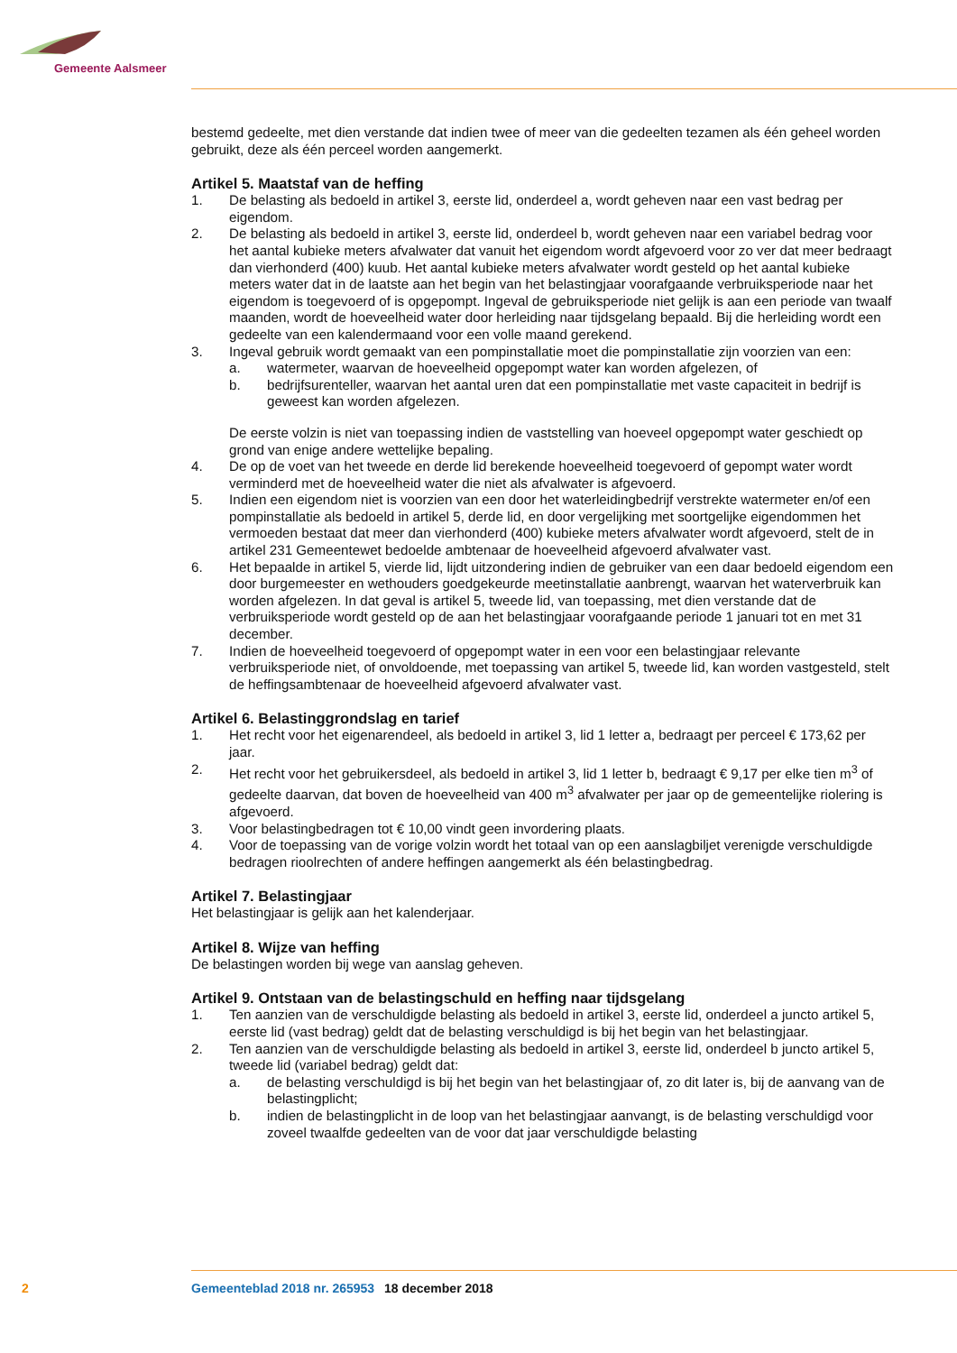Gemeente Aalsmeer
bestemd gedeelte, met dien verstande dat indien twee of meer van die gedeelten tezamen als één geheel worden gebruikt, deze als één perceel worden aangemerkt.
Artikel 5. Maatstaf van de heffing
1. De belasting als bedoeld in artikel 3, eerste lid, onderdeel a, wordt geheven naar een vast bedrag per eigendom.
2. De belasting als bedoeld in artikel 3, eerste lid, onderdeel b, wordt geheven naar een variabel bedrag voor het aantal kubieke meters afvalwater dat vanuit het eigendom wordt afgevoerd voor zo ver dat meer bedraagt dan vierhonderd (400) kuub. Het aantal kubieke meters afvalwater wordt gesteld op het aantal kubieke meters water dat in de laatste aan het begin van het belastingjaar voorafgaande verbruiksperiode naar het eigendom is toegevoerd of is opgepompt. Ingeval de gebruiksperiode niet gelijk is aan een periode van twaalf maanden, wordt de hoeveelheid water door herleiding naar tijdsgelang bepaald. Bij die herleiding wordt een gedeelte van een kalendermaand voor een volle maand gerekend.
3. Ingeval gebruik wordt gemaakt van een pompinstallatie moet die pompinstallatie zijn voorzien van een:
a. watermeter, waarvan de hoeveelheid opgepompt water kan worden afgelezen, of
b. bedrijfsurenteller, waarvan het aantal uren dat een pompinstallatie met vaste capaciteit in bedrijf is geweest kan worden afgelezen.
De eerste volzin is niet van toepassing indien de vaststelling van hoeveel opgepompt water geschiedt op grond van enige andere wettelijke bepaling.
4. De op de voet van het tweede en derde lid berekende hoeveelheid toegevoerd of gepompt water wordt verminderd met de hoeveelheid water die niet als afvalwater is afgevoerd.
5. Indien een eigendom niet is voorzien van een door het waterleidingbedrijf verstrekte watermeter en/of een pompinstallatie als bedoeld in artikel 5, derde lid, en door vergelijking met soortgelijke eigendommen het vermoeden bestaat dat meer dan vierhonderd (400) kubieke meters afvalwater wordt afgevoerd, stelt de in artikel 231 Gemeentewet bedoelde ambtenaar de hoeveelheid afgevoerd afvalwater vast.
6. Het bepaalde in artikel 5, vierde lid, lijdt uitzondering indien de gebruiker van een daar bedoeld eigendom een door burgemeester en wethouders goedgekeurde meetinstallatie aanbrengt, waarvan het waterverbruik kan worden afgelezen. In dat geval is artikel 5, tweede lid, van toepassing, met dien verstande dat de verbruiksperiode wordt gesteld op de aan het belastingjaar voorafgaande periode 1 januari tot en met 31 december.
7. Indien de hoeveelheid toegevoerd of opgepompt water in een voor een belastingjaar relevante verbruiksperiode niet, of onvoldoende, met toepassing van artikel 5, tweede lid, kan worden vastgesteld, stelt de heffingsambtenaar de hoeveelheid afgevoerd afvalwater vast.
Artikel 6. Belastinggrondslag en tarief
1. Het recht voor het eigenarendeel, als bedoeld in artikel 3, lid 1 letter a, bedraagt per perceel € 173,62 per jaar.
2. Het recht voor het gebruikersdeel, als bedoeld in artikel 3, lid 1 letter b, bedraagt € 9,17 per elke tien m<sup>3</sup> of gedeelte daarvan, dat boven de hoeveelheid van 400 m<sup>3</sup> afvalwater per jaar op de gemeentelijke riolering is afgevoerd.
3. Voor belastingbedragen tot € 10,00 vindt geen invordering plaats.
4. Voor de toepassing van de vorige volzin wordt het totaal van op een aanslagbiljet verenigde verschuldigde bedragen rioolrechten of andere heffingen aangemerkt als één belastingbedrag.
Artikel 7. Belastingjaar
Het belastingjaar is gelijk aan het kalenderjaar.
Artikel 8. Wijze van heffing
De belastingen worden bij wege van aanslag geheven.
Artikel 9. Ontstaan van de belastingschuld en heffing naar tijdsgelang
1. Ten aanzien van de verschuldigde belasting als bedoeld in artikel 3, eerste lid, onderdeel a juncto artikel 5, eerste lid (vast bedrag) geldt dat de belasting verschuldigd is bij het begin van het belastingjaar.
2. Ten aanzien van de verschuldigde belasting als bedoeld in artikel 3, eerste lid, onderdeel b juncto artikel 5, tweede lid (variabel bedrag) geldt dat:
a. de belasting verschuldigd is bij het begin van het belastingjaar of, zo dit later is, bij de aanvang van de belastingplicht;
b. indien de belastingplicht in de loop van het belastingjaar aanvangt, is de belasting verschuldigd voor zoveel twaalfde gedeelten van de voor dat jaar verschuldigde belasting
2 Gemeenteblad 2018 nr. 265953 18 december 2018